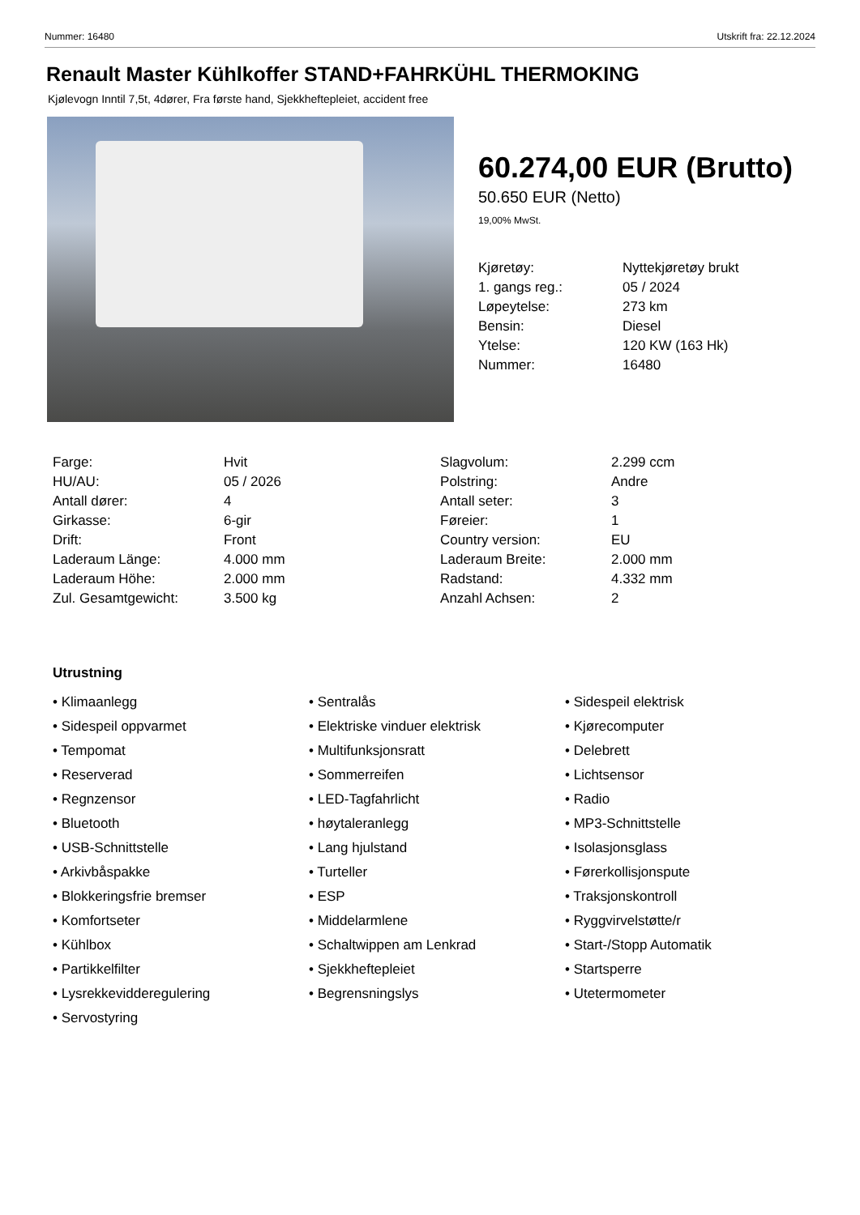Nummer: 16480 Utskrift fra: 22.12.2024
Renault Master Kühlkoffer STAND+FAHRKÜHL THERMOKING
Kjølevogn Inntil 7,5t, 4dører, Fra første hand, Sjekkheftepleiet, accident free
60.274,00 EUR (Brutto)
50.650 EUR (Netto)
19,00% MwSt.
| Kjøretøy: | Nyttekjøretøy brukt |
| 1. gangs reg.: | 05 / 2024 |
| Løpeytelse: | 273 km |
| Bensin: | Diesel |
| Ytelse: | 120 KW (163 Hk) |
| Nummer: | 16480 |
| Farge: | Hvit | Slagvolum: | 2.299 ccm |
| HU/AU: | 05 / 2026 | Polstring: | Andre |
| Antall dører: | 4 | Antall seter: | 3 |
| Girkasse: | 6-gir | Føreier: | 1 |
| Drift: | Front | Country version: | EU |
| Laderaum Länge: | 4.000 mm | Laderaum Breite: | 2.000 mm |
| Laderaum Höhe: | 2.000 mm | Radstand: | 4.332 mm |
| Zul. Gesamtgewicht: | 3.500 kg | Anzahl Achsen: | 2 |
Utrustning
• Klimaanlegg
• Sentralås
• Sidespeil elektrisk
• Sidespeil oppvarmet
• Elektriske vinduer elektrisk
• Kjørecomputer
• Tempomat
• Multifunksjonsratt
• Delebrett
• Reserverad
• Sommerreifen
• Lichtsensor
• Regnzensor
• LED-Tagfahrlicht
• Radio
• Bluetooth
• høytaleranlegg
• MP3-Schnittstelle
• USB-Schnittstelle
• Lang hjulstand
• Isolasjonsglass
• Arkivbåspakke
• Turteller
• Førerkollisjonspute
• Blokkeringsfrie bremser
• ESP
• Traksjonskontroll
• Komfortseter
• Middelarmlene
• Ryggvirvelstøtte/r
• Kühlbox
• Schaltwippen am Lenkrad
• Start-/Stopp Automatik
• Partikkelfilter
• Sjekkheftepleiet
• Startsperre
• Lysrekkevidderegulering
• Begrensningslys
• Utetermometer
• Servostyring